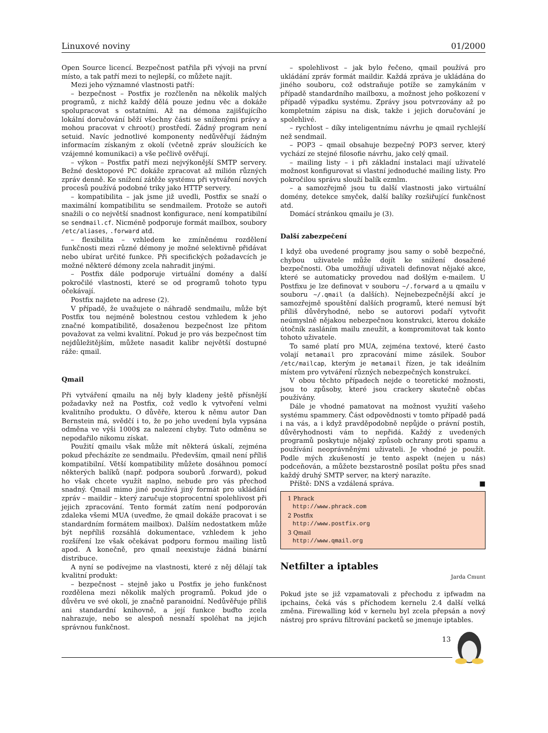Linuxové noviny 01/2000
Open Source licencí. Bezpečnost patřila při vývoji na první místo, a tak patří mezi to nejlepší, co můžete najít.
Mezi jeho významné vlastnosti patří:
– bezpečnost – Postfix je rozčleněn na několik malých programů, z nichž každý dělá pouze jednu věc a dokáže spolupracovat s ostatními. Až na démona zajišťujícího lokální doručování běží všechny části se sníženými právy a mohou pracovat v chroot() prostředí. Žádný program není setuid. Navíc jednotlivé komponenty nedůvěřují žádným informacím získaným z okolí (včetně zpráv sloužících ke vzájemné komunikaci) a vše pečlivě ověřují.
– výkon – Postfix patří mezi nejvýkonější SMTP servery. Bežné desktopové PC dokáže zpracovat až milión různých zpráv denně. Ke snížení zátěže systému při vytváření nových procesů používá podobné triky jako HTTP servery.
– kompatibilita – jak jsme již uvedli, Postfix se snaží o maximální kompatibilitu se sendmailem. Protože se autoři snažili o co největší snadnost konfigurace, není kompatibilní se sendmail.cf. Nicméně podporuje formát mailbox, soubory /etc/aliases, .forward atd.
– flexibilita – vzhledem ke zmíněnému rozdělení funkčnosti mezi různé démony je možné selektivně přidávat nebo ubírat určité funkce. Při specifických požadavcích je možné některé démony zcela nahradit jinými.
– Postfix dále podporuje virtuální domény a další pokročilé vlastnosti, které se od programů tohoto typu očekávají.
Postfix najdete na adrese (2).
V případě, že uvažujete o náhradě sendmailu, může být Postfix tou nejméně bolestnou cestou vzhledem k jeho značné kompatibilitě, dosaženou bezpečnost lze přitom považovat za velmi kvalitní. Pokud je pro vás bezpečnost tím nejdůležitějším, můžete nasadit kalibr největší dostupné ráže: qmail.
Qmail
Při vytváření qmailu na něj byly kladeny ještě přísnější požadavky než na Postfix, což vedlo k vytvoření velmi kvalitního produktu. O důvěře, kterou k němu autor Dan Bernstein má, svědčí i to, že po jeho uvedení byla vypsána odměna ve výši 1000$ za nalezení chyby. Tuto odměnu se nepodařilo nikomu získat.
Použití qmailu však může mít některá úskalí, zejména pokud přecházíte ze sendmailu. Především, qmail není příliš kompatibilní. Větší kompatibility můžete dosáhnou pomocí některých balíků (např. podpora souborů .forward), pokud ho však chcete využít naplno, nebude pro vás přechod snadný. Qmail mimo jiné používá jiný formát pro ukládání zpráv – maildir – který zaručuje stoprocentní spolehlivost při jejich zpracování. Tento formát zatím není podporován zdaleka všemi MUA (uveďme, že qmail dokáže pracovat i se standardním formátem mailbox). Dalším nedostatkem může být nepříliš rozsáhlá dokumentace, vzhledem k jeho rozšíření lze však očekávat podporu formou mailing listů apod. A konečně, pro qmail neexistuje žádná binární distribuce.
A nyní se podívejme na vlastnosti, které z něj dělají tak kvalitní produkt:
– bezpečnost – stejně jako u Postfix je jeho funkčnost rozdělena mezi několik malých programů. Pokud jde o důvěru ve své okolí, je značně paranoidní. Nedůvěřuje příliš ani standardní knihovně, a její funkce buďto zcela nahrazuje, nebo se alespoň nesnaží spoléhat na jejich správnou funkčnost.
– spolehlivost – jak bylo řečeno, qmail používá pro ukládání zpráv formát maildir. Každá zpráva je ukládána do jiného souboru, což odstraňuje potíže se zamykáním v případě standardního mailboxu, a možnost jeho poškození v případě výpadku systému. Zprávy jsou potvrzovány až po kompletním zápisu na disk, takže i jejich doručování je spolehlivé.
– rychlost – díky inteligentnímu návrhu je qmail rychlejší než sendmail.
– POP3 – qmail obsahuje bezpečný POP3 server, který vychází ze stejné filosofie návrhu, jako celý qmail.
– mailing listy – i při základní instalaci mají uživatelé možnost konfigurovat si vlastní jednoduché mailing listy. Pro pokročilou správu slouží balík ezmlm.
– a samozřejmě jsou tu další vlastnosti jako virtuální domény, detekce smyček, další balíky rozšiřující funkčnost atd.
Domácí stránkou qmailu je (3).
Další zabezpečení
I když oba uvedené programy jsou samy o sobě bezpečné, chybou uživatele může dojít ke snížení dosažené bezpečnosti. Oba umožňují uživateli definovat nějaké akce, které se automaticky provedou nad došlým e-mailem. U Postfixu je lze definovat v souboru ~/.forward a u qmailu v souboru ~/.qmail (a dalších). Nejnebezpečnější akcí je samozřejmě spouštění dalších programů, které nemusí být příliš důvěryhodné, nebo se autorovi podaří vytvořit neúmyslně nějakou nebezpečnou konstrukci, kterou dokáže útočník zasláním mailu zneužít, a kompromitovat tak konto tohoto uživatele.
To samé platí pro MUA, zejména textové, které často volají metamail pro zpracování mime zásilek. Soubor /etc/mailcap, kterým je metamail řízen, je tak ideálním místem pro vytváření různých nebezpečných konstrukcí.
V obou těchto případech nejde o teoretické možnosti, jsou to způsoby, které jsou crackery skutečně občas používány.
Dále je vhodné pamatovat na možnost využití vašeho systému spammery. Část odpovědnosti v tomto případě padá i na vás, a i když pravděpodobně nepůjde o právní postih, důvěryhodnosti vám to nepřidá. Každý z uvedených programů poskytuje nějaký způsob ochrany proti spamu a používání neoprávněnými uživateli. Je vhodné je použít. Podle mých zkušeností je tento aspekt (nejen u nás) podceňován, a můžete bezstarostně posílat poštu přes snad každý druhý SMTP server, na který narazíte.
Příště: DNS a vzdálená správa. ■
1 Phrack
http://www.phrack.com
2 Postfix
http://www.postfix.org
3 Qmail
http://www.qmail.org
Netfilter a iptables
Jarda Cmunt
Pokud jste se již vzpamatovali z přechodu z ipfwadm na ipchains, čeká vás s příchodem kernelu 2.4 další velká změna. Firewalling kód v kernelu byl zcela přepsán a nový nástroj pro správu filtrování packetů se jmenuje iptables.
13